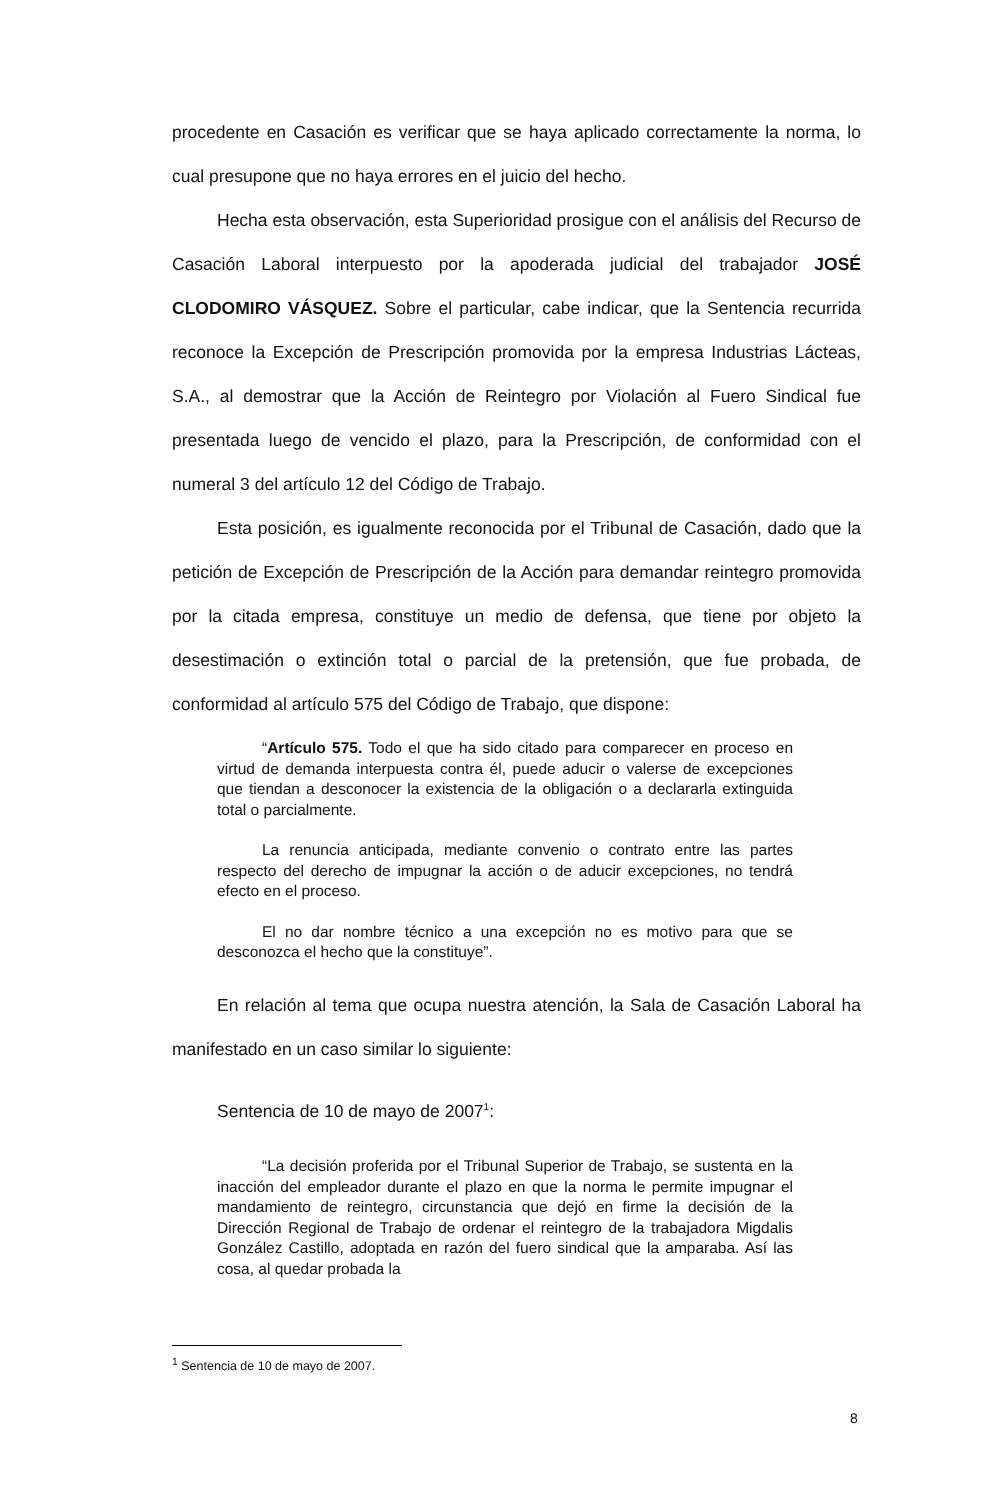procedente en Casación es verificar que se haya aplicado correctamente la norma, lo cual presupone que no haya errores en el juicio del hecho.
Hecha esta observación, esta Superioridad prosigue con el análisis del Recurso de Casación Laboral interpuesto por la apoderada judicial del trabajador JOSÉ CLODOMIRO VÁSQUEZ. Sobre el particular, cabe indicar, que la Sentencia recurrida reconoce la Excepción de Prescripción promovida por la empresa Industrias Lácteas, S.A., al demostrar que la Acción de Reintegro por Violación al Fuero Sindical fue presentada luego de vencido el plazo, para la Prescripción, de conformidad con el numeral 3 del artículo 12 del Código de Trabajo.
Esta posición, es igualmente reconocida por el Tribunal de Casación, dado que la petición de Excepción de Prescripción de la Acción para demandar reintegro promovida por la citada empresa, constituye un medio de defensa, que tiene por objeto la desestimación o extinción total o parcial de la pretensión, que fue probada, de conformidad al artículo 575 del Código de Trabajo, que dispone:
“Artículo 575. Todo el que ha sido citado para comparecer en proceso en virtud de demanda interpuesta contra él, puede aducir o valerse de excepciones que tiendan a desconocer la existencia de la obligación o a declararla extinguida total o parcialmente.
La renuncia anticipada, mediante convenio o contrato entre las partes respecto del derecho de impugnar la acción o de aducir excepciones, no tendrá efecto en el proceso.
El no dar nombre técnico a una excepción no es motivo para que se desconozca el hecho que la constituye”.
En relación al tema que ocupa nuestra atención, la Sala de Casación Laboral ha manifestado en un caso similar lo siguiente:
Sentencia de 10 de mayo de 2007<sup>1</sup>:
“La decisión proferida por el Tribunal Superior de Trabajo, se sustenta en la inacción del empleador durante el plazo en que la norma le permite impugnar el mandamiento de reintegro, circunstancia que dejó en firme la decisión de la Dirección Regional de Trabajo de ordenar el reintegro de la trabajadora Migdalis González Castillo, adoptada en razón del fuero sindical que la amparaba. Así las cosa, al quedar probada la
<sup>1</sup> Sentencia de 10 de mayo de 2007.
8